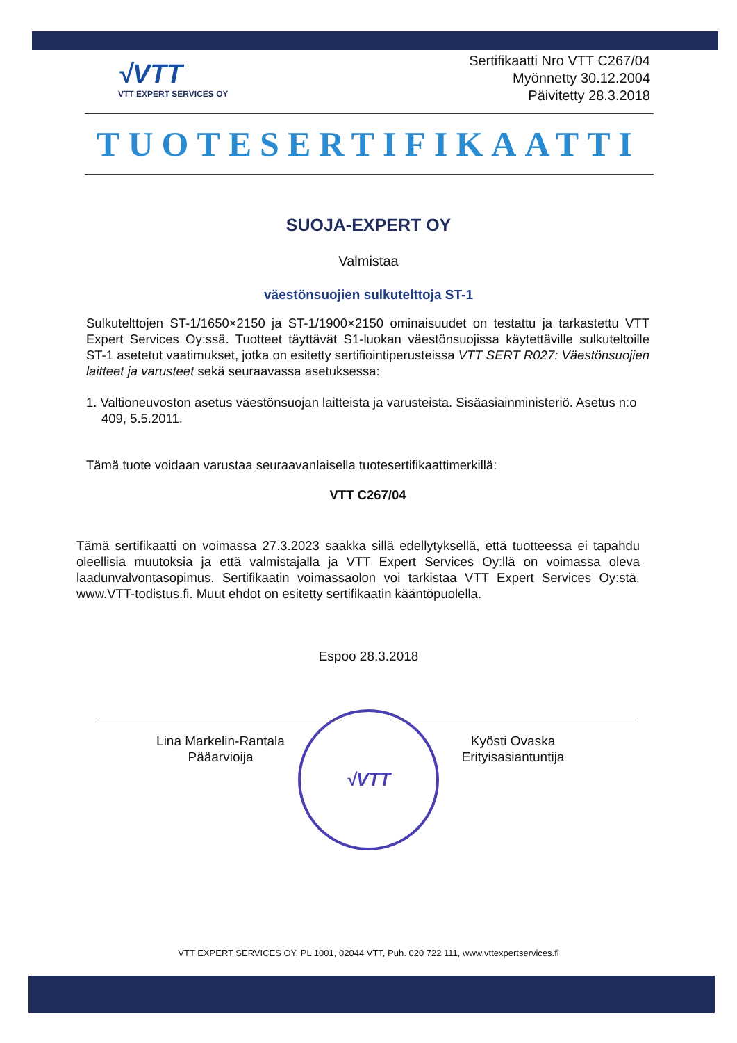√VTT
VTT EXPERT SERVICES OY
Sertifikaatti Nro VTT C267/04
Myönnetty 30.12.2004
Päivitetty 28.3.2018
TUOTESERTIFIKAATTI
SUOJA-EXPERT OY
Valmistaa
väestönsuojien sulkutelttoja ST-1
Sulkutelttojen ST-1/1650×2150 ja ST-1/1900×2150 ominaisuudet on testattu ja tarkastettu VTT Expert Services Oy:ssä. Tuotteet täyttävät S1-luokan väestönsuojissa käytettäville sulkuteltoille ST-1 asetetut vaatimukset, jotka on esitetty sertifiointiperusteissa VTT SERT R027: Väestönsuojien laitteet ja varusteet sekä seuraavassa asetuksessa:
1. Valtioneuvoston asetus väestönsuojan laitteista ja varusteista. Sisäasiainministeriö. Asetus n:o 409, 5.5.2011.
Tämä tuote voidaan varustaa seuraavanlaisella tuotesertifikaattimerkillä:
VTT C267/04
Tämä sertifikaatti on voimassa 27.3.2023 saakka sillä edellytyksellä, että tuotteessa ei tapahdu oleellisia muutoksia ja että valmistajalla ja VTT Expert Services Oy:llä on voimassa oleva laadunvalvontasopimus. Sertifikaatin voimassaolon voi tarkistaa VTT Expert Services Oy:stä, www.VTT-todistus.fi. Muut ehdot on esitetty sertifikaatin kääntöpuolella.
Espoo 28.3.2018
Lina Markelin-Rantala
Pääarvioija
Kyösti Ovaska
Erityisasiantuntija
√VTT
VTT EXPERT SERVICES OY, PL 1001, 02044 VTT, Puh. 020 722 111, www.vttexpertservices.fi